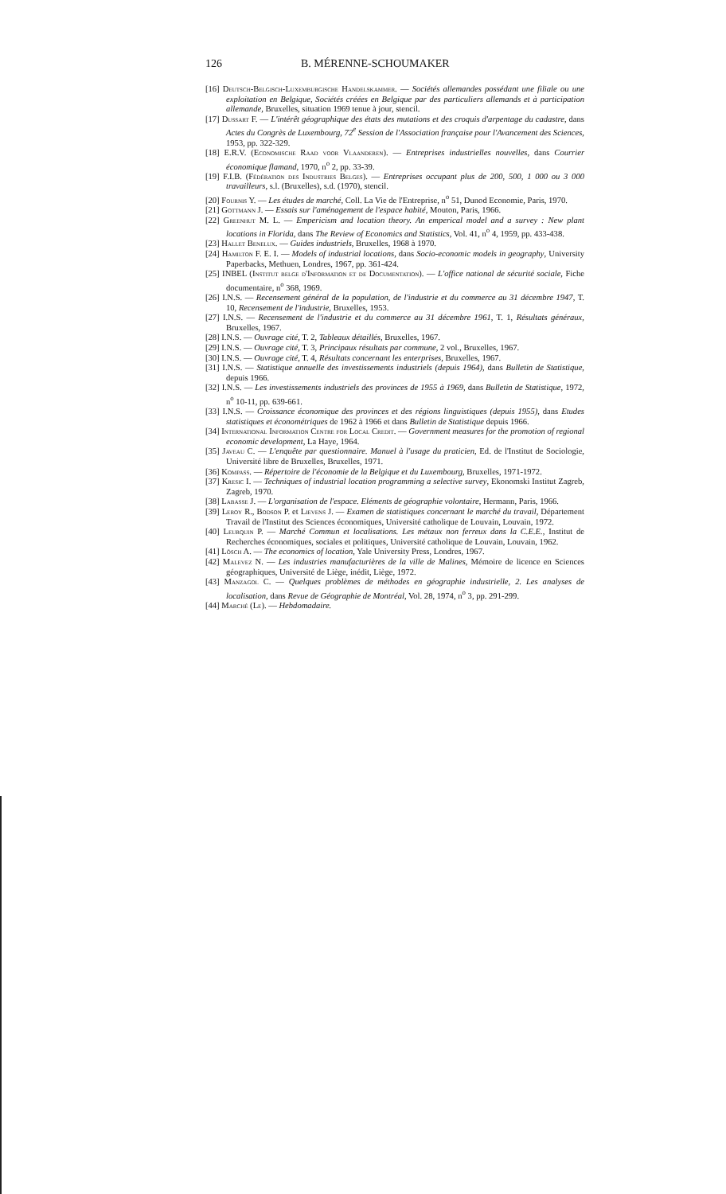126 B. MÉRENNE-SCHOUMAKER
[16] Deutsch-Belgisch-Luxemburgische Handelskammer. — Sociétés allemandes possédant une filiale ou une exploitation en Belgique, Sociétés créées en Belgique par des particuliers allemands et à participation allemande, Bruxelles, situation 1969 tenue à jour, stencil.
[17] Dussart F. — L'intérêt géographique des états des mutations et des croquis d'arpentage du cadastre, dans Actes du Congrès de Luxembourg, 72<sup>e</sup> Session de l'Association française pour l'Avancement des Sciences, 1953, pp. 322-329.
[18] E.R.V. (Economische Raad voor Vlaanderen). — Entreprises industrielles nouvelles, dans Courrier économique flamand, 1970, n<sup>o</sup> 2, pp. 33-39.
[19] F.I.B. (Fédération des Industries Belges). — Entreprises occupant plus de 200, 500, 1 000 ou 3 000 travailleurs, s.l. (Bruxelles), s.d. (1970), stencil.
[20] Fournis Y. — Les études de marché, Coll. La Vie de l'Entreprise, n<sup>o</sup> 51, Dunod Economie, Paris, 1970.
[21] Gottmann J. — Essais sur l'aménagement de l'espace habité, Mouton, Paris, 1966.
[22] Greenhut M. L. — Empericism and location theory. An emperical model and a survey : New plant locations in Florida, dans The Review of Economics and Statistics, Vol. 41, n<sup>o</sup> 4, 1959, pp. 433-438.
[23] Hallet Benelux. — Guides industriels, Bruxelles, 1968 à 1970.
[24] Hamilton F. E. I. — Models of industrial locations, dans Socio-economic models in geography, University Paperbacks, Methuen, Londres, 1967, pp. 361-424.
[25] INBEL (Institut belge d'Information et de Documentation). — L'office national de sécurité sociale, Fiche documentaire, n<sup>o</sup> 368, 1969.
[26] I.N.S. — Recensement général de la population, de l'industrie et du commerce au 31 décembre 1947, T. 10, Recensement de l'industrie, Bruxelles, 1953.
[27] I.N.S. — Recensement de l'industrie et du commerce au 31 décembre 1961, T. 1, Résultats généraux, Bruxelles, 1967.
[28] I.N.S. — Ouvrage cité, T. 2, Tableaux détaillés, Bruxelles, 1967.
[29] I.N.S. — Ouvrage cité, T. 3, Principaux résultats par commune, 2 vol., Bruxelles, 1967.
[30] I.N.S. — Ouvrage cité, T. 4, Résultats concernant les enterprises, Bruxelles, 1967.
[31] I.N.S. — Statistique annuelle des investissements industriels (depuis 1964), dans Bulletin de Statistique, depuis 1966.
[32] I.N.S. — Les investissements industriels des provinces de 1955 à 1969, dans Bulletin de Statistique, 1972, n<sup>o</sup> 10-11, pp. 639-661.
[33] I.N.S. — Croissance économique des provinces et des régions linguistiques (depuis 1955), dans Etudes statistiques et économétriques de 1962 à 1966 et dans Bulletin de Statistique depuis 1966.
[34] International Information Centre for Local Credit. — Government measures for the promotion of regional economic development, La Haye, 1964.
[35] Javeau C. — L'enquête par questionnaire. Manuel à l'usage du praticien, Ed. de l'Institut de Sociologie, Université libre de Bruxelles, Bruxelles, 1971.
[36] Kompass. — Répertoire de l'économie de la Belgique et du Luxembourg, Bruxelles, 1971-1972.
[37] Kresic I. — Techniques of industrial location programming a selective survey, Ekonomski Institut Zagreb, Zagreb, 1970.
[38] Labasse J. — L'organisation de l'espace. Eléments de géographie volontaire, Hermann, Paris, 1966.
[39] Leroy R., Bodson P. et Lievens J. — Examen de statistiques concernant le marché du travail, Département Travail de l'Institut des Sciences économiques, Université catholique de Louvain, Louvain, 1972.
[40] Leurquin P. — Marché Commun et localisations. Les métaux non ferreux dans la C.E.E., Institut de Recherches économiques, sociales et politiques, Université catholique de Louvain, Louvain, 1962.
[41] Lösch A. — The economics of location, Yale University Press, Londres, 1967.
[42] Malevez N. — Les industries manufacturières de la ville de Malines, Mémoire de licence en Sciences géographiques, Université de Liège, inédit, Liège, 1972.
[43] Manzagol C. — Quelques problèmes de méthodes en géographie industrielle, 2. Les analyses de localisation, dans Revue de Géographie de Montréal, Vol. 28, 1974, n<sup>o</sup> 3, pp. 291-299.
[44] Marché (Le). — Hebdomadaire.